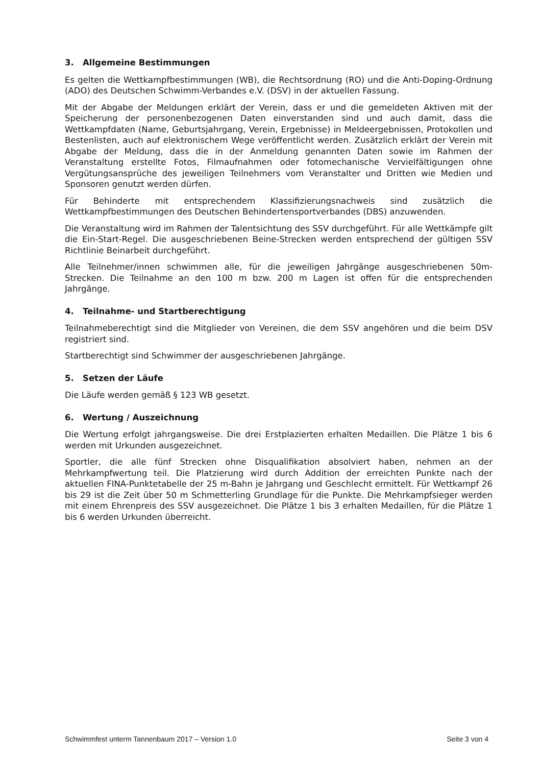3. Allgemeine Bestimmungen
Es gelten die Wettkampfbestimmungen (WB), die Rechtsordnung (RO) und die Anti-Doping-Ordnung (ADO) des Deutschen Schwimm-Verbandes e.V. (DSV) in der aktuellen Fassung.
Mit der Abgabe der Meldungen erklärt der Verein, dass er und die gemeldeten Aktiven mit der Speicherung der personenbezogenen Daten einverstanden sind und auch damit, dass die Wettkampfdaten (Name, Geburtsjahrgang, Verein, Ergebnisse) in Meldeergebnissen, Protokollen und Bestenlisten, auch auf elektronischem Wege veröffentlicht werden. Zusätzlich erklärt der Verein mit Abgabe der Meldung, dass die in der Anmeldung genannten Daten sowie im Rahmen der Veranstaltung erstellte Fotos, Filmaufnahmen oder fotomechanische Vervielfältigungen ohne Vergütungsansprüche des jeweiligen Teilnehmers vom Veranstalter und Dritten wie Medien und Sponsoren genutzt werden dürfen.
Für Behinderte mit entsprechendem Klassifizierungsnachweis sind zusätzlich die Wettkampfbestimmungen des Deutschen Behindertensportverbandes (DBS) anzuwenden.
Die Veranstaltung wird im Rahmen der Talentsichtung des SSV durchgeführt. Für alle Wettkämpfe gilt die Ein-Start-Regel. Die ausgeschriebenen Beine-Strecken werden entsprechend der gültigen SSV Richtlinie Beinarbeit durchgeführt.
Alle Teilnehmer/innen schwimmen alle, für die jeweiligen Jahrgänge ausgeschriebenen 50m-Strecken. Die Teilnahme an den 100 m bzw. 200 m Lagen ist offen für die entsprechenden Jahrgänge.
4. Teilnahme- und Startberechtigung
Teilnahmeberechtigt sind die Mitglieder von Vereinen, die dem SSV angehören und die beim DSV registriert sind.
Startberechtigt sind Schwimmer der ausgeschriebenen Jahrgänge.
5. Setzen der Läufe
Die Läufe werden gemäß § 123 WB gesetzt.
6. Wertung / Auszeichnung
Die Wertung erfolgt jahrgangsweise. Die drei Erstplazierten erhalten Medaillen. Die Plätze 1 bis 6 werden mit Urkunden ausgezeichnet.
Sportler, die alle fünf Strecken ohne Disqualifikation absolviert haben, nehmen an der Mehrkampfwertung teil. Die Platzierung wird durch Addition der erreichten Punkte nach der aktuellen FINA-Punktetabelle der 25 m-Bahn je Jahrgang und Geschlecht ermittelt. Für Wettkampf 26 bis 29 ist die Zeit über 50 m Schmetterling Grundlage für die Punkte. Die Mehrkampfsieger werden mit einem Ehrenpreis des SSV ausgezeichnet. Die Plätze 1 bis 3 erhalten Medaillen, für die Plätze 1 bis 6 werden Urkunden überreicht.
Schwimmfest unterm Tannenbaum 2017 – Version 1.0 Seite 3 von 4